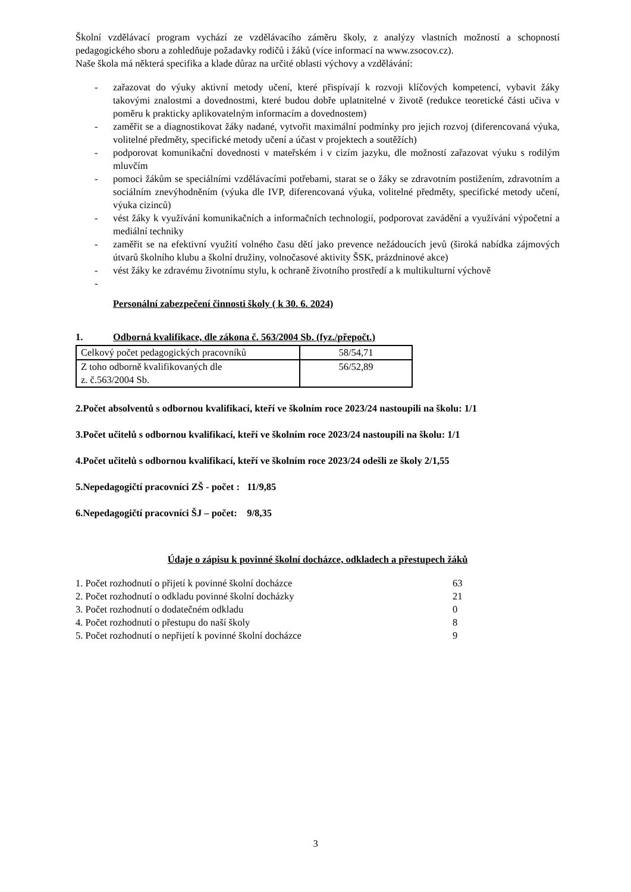Školní vzdělávací program vychází ze vzdělávacího záměru školy, z analýzy vlastních možností a schopností pedagogického sboru a zohledňuje požadavky rodičů i žáků (více informací na www.zsocov.cz).
Naše škola má některá specifika a klade důraz na určité oblasti výchovy a vzdělávání:
- zařazovat do výuky aktivní metody učení, které přispívají k rozvoji klíčových kompetencí, vybavit žáky takovými znalostmi a dovednostmi, které budou dobře uplatnitelné v životě (redukce teoretické části učiva v poměru k prakticky aplikovatelným informacím a dovednostem)
- zaměřit se a diagnostikovat žáky nadané, vytvořit maximální podmínky pro jejich rozvoj (diferencovaná výuka, volitelné předměty, specifické metody učení a účast v projektech a soutěžích)
- podporovat komunikační dovednosti v mateřském i v cizím jazyku, dle možností zařazovat výuku s rodilým mluvčím
- pomoci žákům se speciálními vzdělávacími potřebami, starat se o žáky se zdravotním postižením, zdravotním a sociálním znevýhodněním (výuka dle IVP, diferencovaná výuka, volitelné předměty, specifické metody učení, výuka cizinců)
- vést žáky k využívání komunikačních a informačních technologií, podporovat zavádění a využívání výpočetní a mediální techniky
- zaměřit se na efektivní využití volného času dětí jako prevence nežádoucích jevů (široká nabídka zájmových útvarů školního klubu a školní družiny, volnočasové aktivity ŠSK, prázdninové akce)
- vést žáky ke zdravému životnímu stylu, k ochraně životního prostředí a k multikulturní výchově
-
Personální zabezpečení činnosti školy ( k 30. 6. 2024)
1. Odborná kvalifikace, dle zákona č. 563/2004 Sb. (fyz./přepočt.)
| Celkový počet pedagogických pracovníků | 58/54,71 |
| Z toho odborně kvalifikovaných dle z. č.563/2004 Sb. | 56/52,89 |
2.Počet absolventů s odbornou kvalifikací, kteří ve školním roce 2023/24 nastoupili na školu: 1/1
3.Počet učitelů s odbornou kvalifikací, kteří ve školním roce 2023/24 nastoupili na školu: 1/1
4.Počet učitelů s odbornou kvalifikací, kteří ve školním roce 2023/24 odešli ze školy 2/1,55
5.Nepedagogičtí pracovníci ZŠ - počet : 11/9,85
6.Nepedagogičtí pracovníci ŠJ – počet: 9/8,35
Údaje o zápisu k povinné školní docházce, odkladech a přestupech žáků
| 1. Počet rozhodnutí o přijetí k povinné školní docházce | 63 |
| 2. Počet rozhodnutí o odkladu povinné školní docházky | 21 |
| 3. Počet rozhodnutí o dodatečném odkladu | 0 |
| 4. Počet rozhodnutí o přestupu do naší školy | 8 |
| 5. Počet rozhodnutí o nepřijetí k povinné školní docházce | 9 |
3